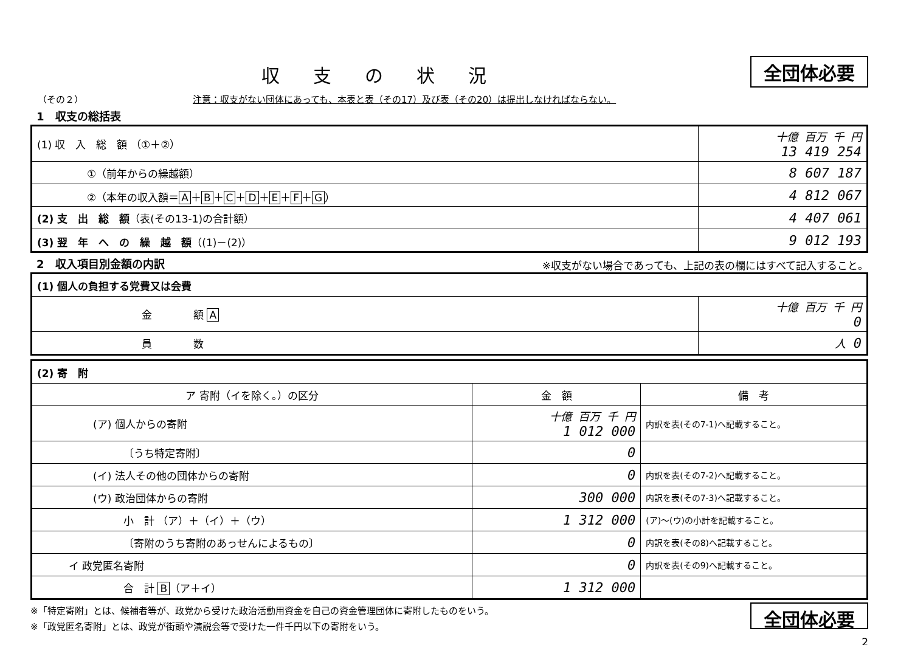収支の状況
全団体必要
（その２） 注意：収支がない団体にあっても、本表と表（その17）及び表（その20）は提出しなければならない。
1　収支の総括表
| (1) 収 入 総 額 （①＋②） | 十億 百万 千 円 13 419 254 |
| ①（前年からの繰越額） | 8 607 187 |
| ②（本年の収入額＝ A ＋ B ＋ C ＋ D ＋ E ＋ F ＋ G ） | 4 812 067 |
| (2) 支 出 総 額 （表(その13-1)の合計額） | 4 407 061 |
| (3) 翌 年 へ の 繰 越 額 （(1)－(2)） | 9 012 193 |
2　収入項目別金額の内訳
※収支がない場合であっても、上記の表の欄にはすべて記入すること。
| (1) 個人の負担する党費又は会費 | |
| 金 額 A | 十億 百万 千 円 0 |
| 員 数 | 人 0 |
| (2) 寄 附 | | |
| ア 寄附（イを除く。）の区分 | 金 額 | 備 考 |
| (ア) 個人からの寄附 | 十億 百万 千 円 1 012 000 | 内訳を表(その7-1)へ記載すること。 |
| 〔うち特定寄附〕 | 0 | |
| (イ) 法人その他の団体からの寄附 | 0 | 内訳を表(その7-2)へ記載すること。 |
| (ウ) 政治団体からの寄附 | 300 000 | 内訳を表(その7-3)へ記載すること。 |
| 小 計 （ア）＋（イ）＋（ウ） | 1 312 000 | (ア)～(ウ)の小計を記載すること。 |
| 〔寄附のうち寄附のあっせんによるもの〕 | 0 | 内訳を表(その8)へ記載すること。 |
| イ 政党匿名寄附 | 0 | 内訳を表(その9)へ記載すること。 |
| 合 計 B （ア＋イ） | 1 312 000 | |
※「特定寄附」とは、候補者等が、政党から受けた政治活動用資金を自己の資金管理団体に寄附したものをいう。
※「政党匿名寄附」とは、政党が街頭や演説会等で受けた一件千円以下の寄附をいう。
全団体必要
2